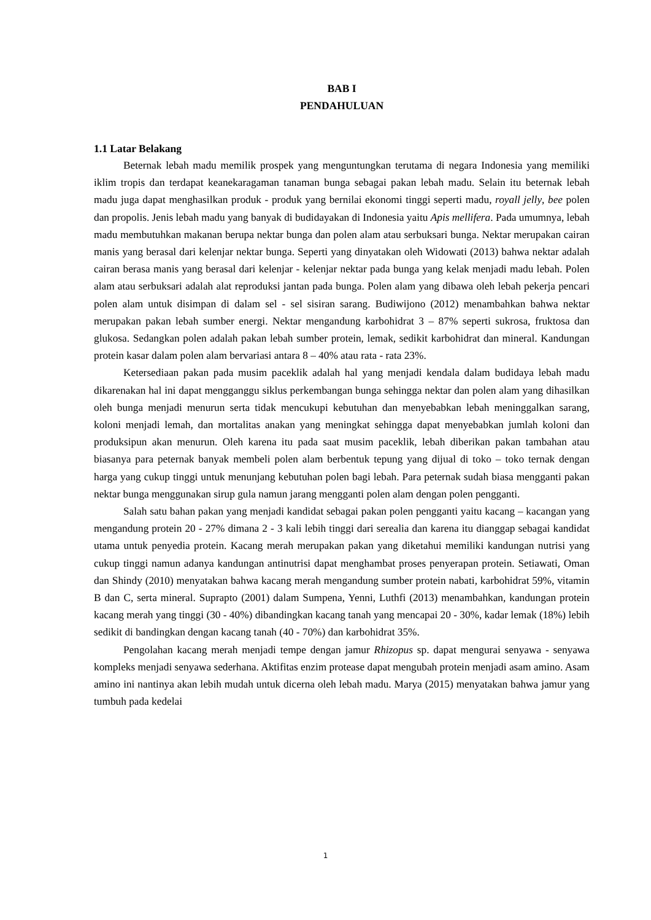BAB I
PENDAHULUAN
1.1 Latar Belakang
Beternak lebah madu memilik prospek yang menguntungkan terutama di negara Indonesia yang memiliki iklim tropis dan terdapat keanekaragaman tanaman bunga sebagai pakan lebah madu. Selain itu beternak lebah madu juga dapat menghasilkan produk - produk yang bernilai ekonomi tinggi seperti madu, royall jelly, bee polen dan propolis. Jenis lebah madu yang banyak di budidayakan di Indonesia yaitu Apis mellifera. Pada umumnya, lebah madu membutuhkan makanan berupa nektar bunga dan polen alam atau serbuksari bunga. Nektar merupakan cairan manis yang berasal dari kelenjar nektar bunga. Seperti yang dinyatakan oleh Widowati (2013) bahwa nektar adalah cairan berasa manis yang berasal dari kelenjar - kelenjar nektar pada bunga yang kelak menjadi madu lebah. Polen alam atau serbuksari adalah alat reproduksi jantan pada bunga. Polen alam yang dibawa oleh lebah pekerja pencari polen alam untuk disimpan di dalam sel - sel sisiran sarang. Budiwijono (2012) menambahkan bahwa nektar merupakan pakan lebah sumber energi. Nektar mengandung karbohidrat 3 – 87% seperti sukrosa, fruktosa dan glukosa. Sedangkan polen adalah pakan lebah sumber protein, lemak, sedikit karbohidrat dan mineral. Kandungan protein kasar dalam polen alam bervariasi antara 8 – 40% atau rata - rata 23%.
Ketersediaan pakan pada musim paceklik adalah hal yang menjadi kendala dalam budidaya lebah madu dikarenakan hal ini dapat mengganggu siklus perkembangan bunga sehingga nektar dan polen alam yang dihasilkan oleh bunga menjadi menurun serta tidak mencukupi kebutuhan dan menyebabkan lebah meninggalkan sarang, koloni menjadi lemah, dan mortalitas anakan yang meningkat sehingga dapat menyebabkan jumlah koloni dan produksipun akan menurun. Oleh karena itu pada saat musim paceklik, lebah diberikan pakan tambahan atau biasanya para peternak banyak membeli polen alam berbentuk tepung yang dijual di toko – toko ternak dengan harga yang cukup tinggi untuk menunjang kebutuhan polen bagi lebah. Para peternak sudah biasa mengganti pakan nektar bunga menggunakan sirup gula namun jarang mengganti polen alam dengan polen pengganti.
Salah satu bahan pakan yang menjadi kandidat sebagai pakan polen pengganti yaitu kacang – kacangan yang mengandung protein 20 - 27% dimana 2 - 3 kali lebih tinggi dari serealia dan karena itu dianggap sebagai kandidat utama untuk penyedia protein. Kacang merah merupakan pakan yang diketahui memiliki kandungan nutrisi yang cukup tinggi namun adanya kandungan antinutrisi dapat menghambat proses penyerapan protein. Setiawati, Oman dan Shindy (2010) menyatakan bahwa kacang merah mengandung sumber protein nabati, karbohidrat 59%, vitamin B dan C, serta mineral. Suprapto (2001) dalam Sumpena, Yenni, Luthfi (2013) menambahkan, kandungan protein kacang merah yang tinggi (30 - 40%) dibandingkan kacang tanah yang mencapai 20 - 30%, kadar lemak (18%) lebih sedikit di bandingkan dengan kacang tanah (40 - 70%) dan karbohidrat 35%.
Pengolahan kacang merah menjadi tempe dengan jamur Rhizopus sp. dapat mengurai senyawa - senyawa kompleks menjadi senyawa sederhana. Aktifitas enzim protease dapat mengubah protein menjadi asam amino. Asam amino ini nantinya akan lebih mudah untuk dicerna oleh lebah madu. Marya (2015) menyatakan bahwa jamur yang tumbuh pada kedelai
1